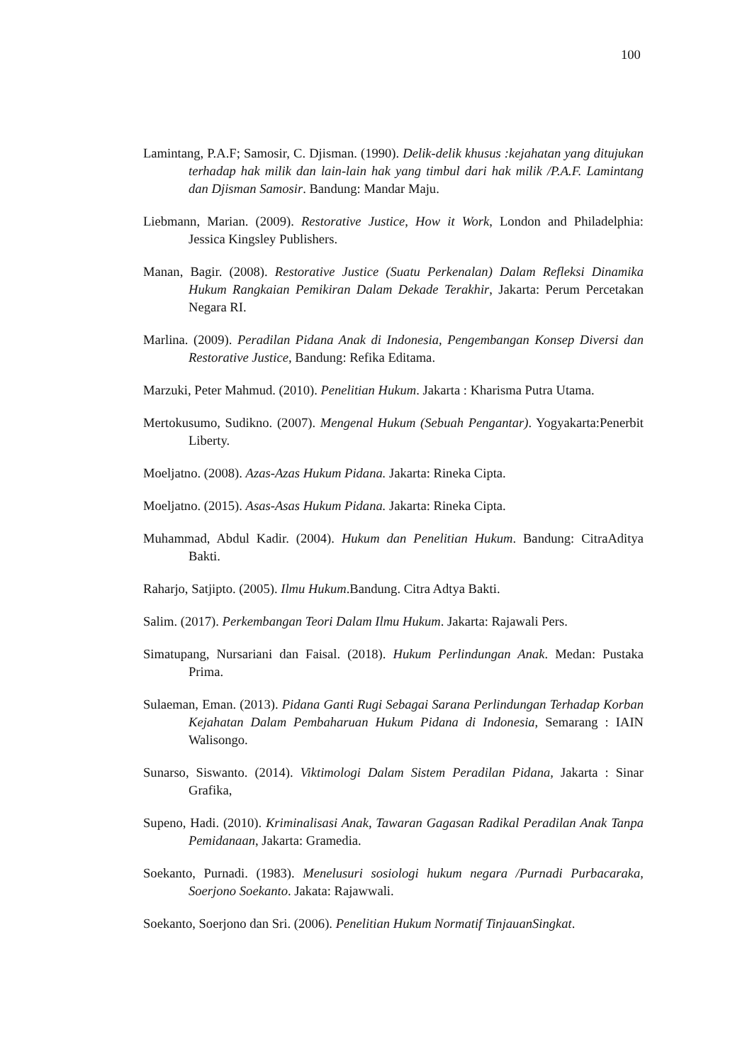100
Lamintang, P.A.F; Samosir, C. Djisman. (1990). Delik-delik khusus :kejahatan yang ditujukan terhadap hak milik dan lain-lain hak yang timbul dari hak milik /P.A.F. Lamintang dan Djisman Samosir. Bandung: Mandar Maju.
Liebmann, Marian. (2009). Restorative Justice, How it Work, London and Philadelphia: Jessica Kingsley Publishers.
Manan, Bagir. (2008). Restorative Justice (Suatu Perkenalan) Dalam Refleksi Dinamika Hukum Rangkaian Pemikiran Dalam Dekade Terakhir, Jakarta: Perum Percetakan Negara RI.
Marlina. (2009). Peradilan Pidana Anak di Indonesia, Pengembangan Konsep Diversi dan Restorative Justice, Bandung: Refika Editama.
Marzuki, Peter Mahmud. (2010). Penelitian Hukum. Jakarta : Kharisma Putra Utama.
Mertokusumo, Sudikno. (2007). Mengenal Hukum (Sebuah Pengantar). Yogyakarta:Penerbit Liberty.
Moeljatno. (2008). Azas-Azas Hukum Pidana. Jakarta: Rineka Cipta.
Moeljatno. (2015). Asas-Asas Hukum Pidana. Jakarta: Rineka Cipta.
Muhammad, Abdul Kadir. (2004). Hukum dan Penelitian Hukum. Bandung: CitraAditya Bakti.
Raharjo, Satjipto. (2005). Ilmu Hukum.Bandung. Citra Adtya Bakti.
Salim. (2017). Perkembangan Teori Dalam Ilmu Hukum. Jakarta: Rajawali Pers.
Simatupang, Nursariani dan Faisal. (2018). Hukum Perlindungan Anak. Medan: Pustaka Prima.
Sulaeman, Eman. (2013). Pidana Ganti Rugi Sebagai Sarana Perlindungan Terhadap Korban Kejahatan Dalam Pembaharuan Hukum Pidana di Indonesia, Semarang : IAIN Walisongo.
Sunarso, Siswanto. (2014). Viktimologi Dalam Sistem Peradilan Pidana, Jakarta : Sinar Grafika,
Supeno, Hadi. (2010). Kriminalisasi Anak, Tawaran Gagasan Radikal Peradilan Anak Tanpa Pemidanaan, Jakarta: Gramedia.
Soekanto, Purnadi. (1983). Menelusuri sosiologi hukum negara /Purnadi Purbacaraka, Soerjono Soekanto. Jakata: Rajawwali.
Soekanto, Soerjono dan Sri. (2006). Penelitian Hukum Normatif TinjauanSingkat.